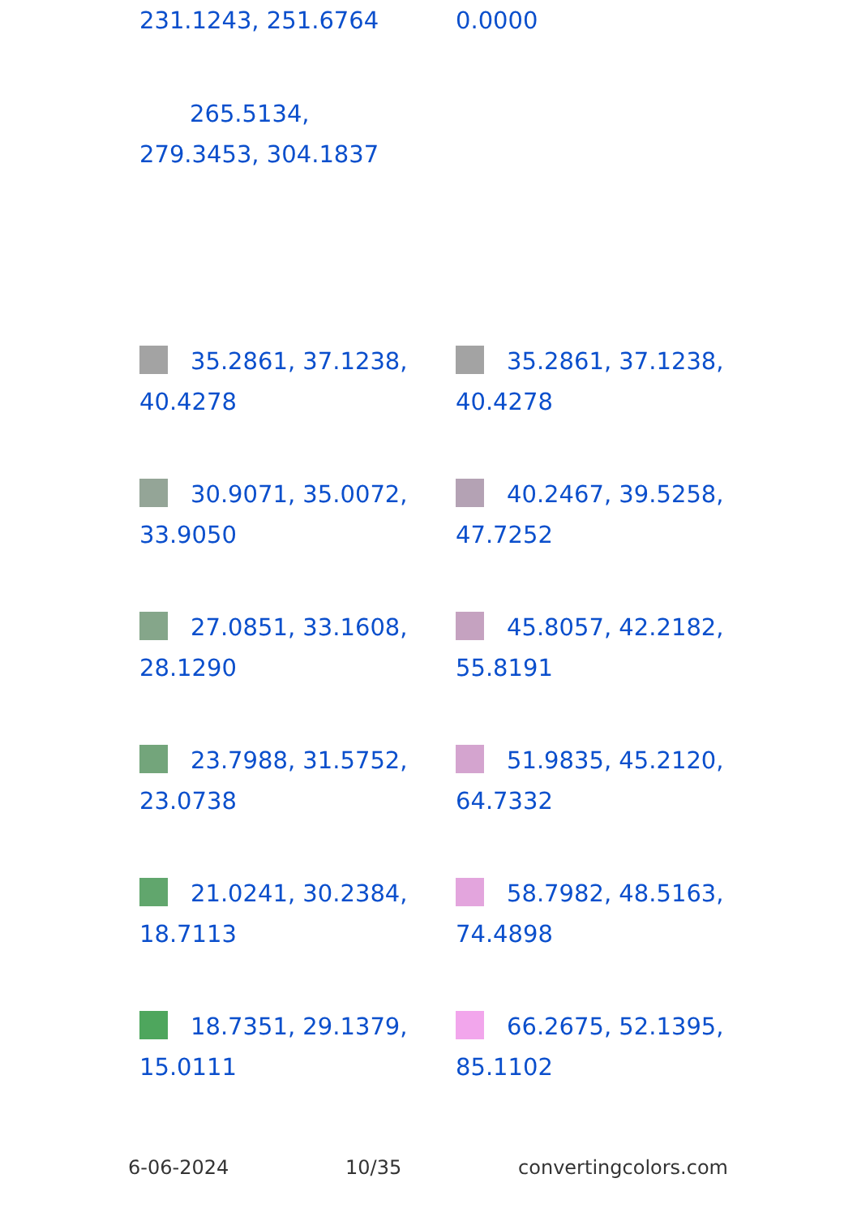231.1243, 251.6764 0.0000
265.5134,
279.3453, 304.1837
35.2861, 37.1238, 40.4278
35.2861, 37.1238, 40.4278
30.9071, 35.0072, 33.9050
40.2467, 39.5258, 47.7252
27.0851, 33.1608, 28.1290
45.8057, 42.2182, 55.8191
23.7988, 31.5752, 23.0738
51.9835, 45.2120, 64.7332
21.0241, 30.2384, 18.7113
58.7982, 48.5163, 74.4898
18.7351, 29.1379, 15.0111
66.2675, 52.1395, 85.1102
6-06-2024 10/35 convertingcolors.com